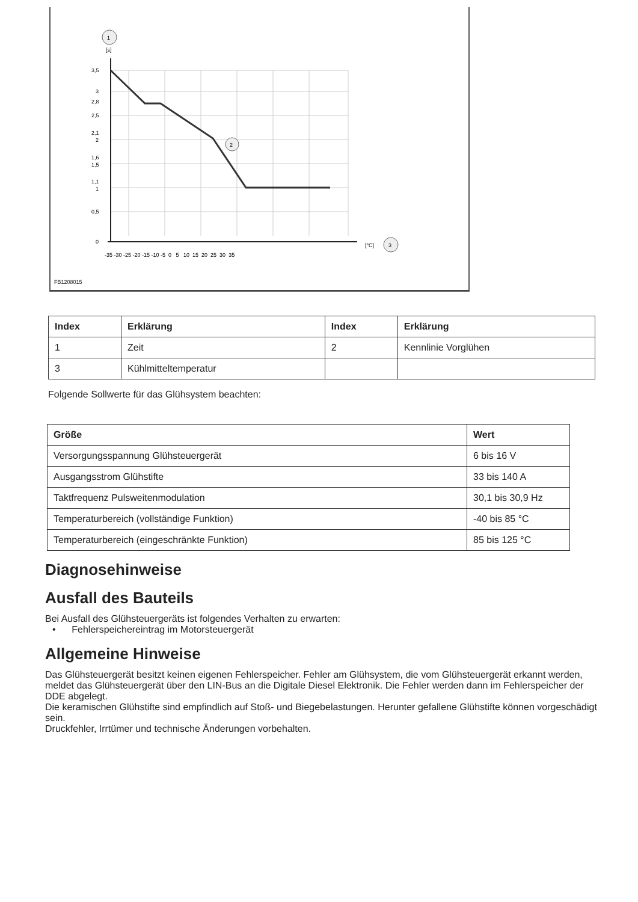1
[s]
2
3
[°C]
3,5
3
2,8
2,5
2,1
2
1,6
1,5
1,1
1
0,5
0
-35 -30 -25 -20 -15 -10 -5 0 5 10 15 20 25 30 35
FB1208015
| Index | Erklärung | Index | Erklärung |
| --- | --- | --- | --- |
| 1 | Zeit | 2 | Kennlinie Vorglühen |
| 3 | Kühlmitteltemperatur | | |
Folgende Sollwerte für das Glühsystem beachten:
| Größe | Wert |
| --- | --- |
| Versorgungsspannung Glühsteuergerät | 6 bis 16 V |
| Ausgangsstrom Glühstifte | 33 bis 140 A |
| Taktfrequenz Pulsweitenmodulation | 30,1 bis 30,9 Hz |
| Temperaturbereich (vollständige Funktion) | -40 bis 85 °C |
| Temperaturbereich (eingeschränkte Funktion) | 85 bis 125 °C |
Diagnosehinweise
Ausfall des Bauteils
Bei Ausfall des Glühsteuergeräts ist folgendes Verhalten zu erwarten:
• Fehlerspeichereintrag im Motorsteuergerät
Allgemeine Hinweise
Das Glühsteuergerät besitzt keinen eigenen Fehlerspeicher. Fehler am Glühsystem, die vom Glühsteuergerät erkannt werden, meldet das Glühsteuergerät über den LIN-Bus an die Digitale Diesel Elektronik. Die Fehler werden dann im Fehlerspeicher der DDE abgelegt.
Die keramischen Glühstifte sind empfindlich auf Stoß- und Biegebelastungen. Herunter gefallene Glühstifte können vorgeschädigt sein.
Druckfehler, Irrtümer und technische Änderungen vorbehalten.